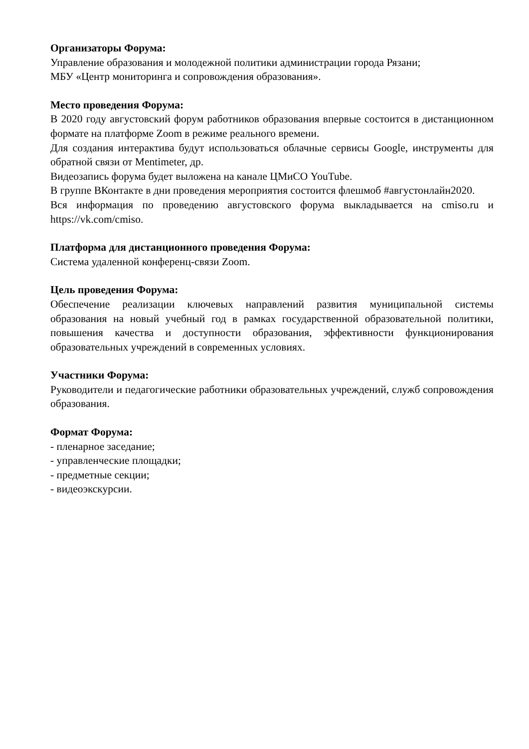Организаторы Форума:
Управление образования и молодежной политики администрации города Рязани;
МБУ «Центр мониторинга и сопровождения образования».
Место проведения Форума:
В 2020 году августовский форум работников образования впервые состоится в дистанционном формате на платформе Zoom в режиме реального времени.
Для создания интерактива будут использоваться облачные сервисы Google, инструменты для обратной связи от Mentimeter, др.
Видеозапись форума будет выложена на канале ЦМиСО YouTube.
В группе ВКонтакте в дни проведения мероприятия состоится флешмоб #августонлайн2020.
Вся информация по проведению августовского форума выкладывается на cmiso.ru и https://vk.com/cmiso.
Платформа для дистанционного проведения Форума:
Система удаленной конференц-связи Zoom.
Цель проведения Форума:
Обеспечение реализации ключевых направлений развития муниципальной системы образования на новый учебный год в рамках государственной образовательной политики, повышения качества и доступности образования, эффективности функционирования образовательных учреждений в современных условиях.
Участники Форума:
Руководители и педагогические работники образовательных учреждений, служб сопровождения образования.
Формат Форума:
- пленарное заседание;
- управленческие площадки;
- предметные секции;
- видеоэкскурсии.